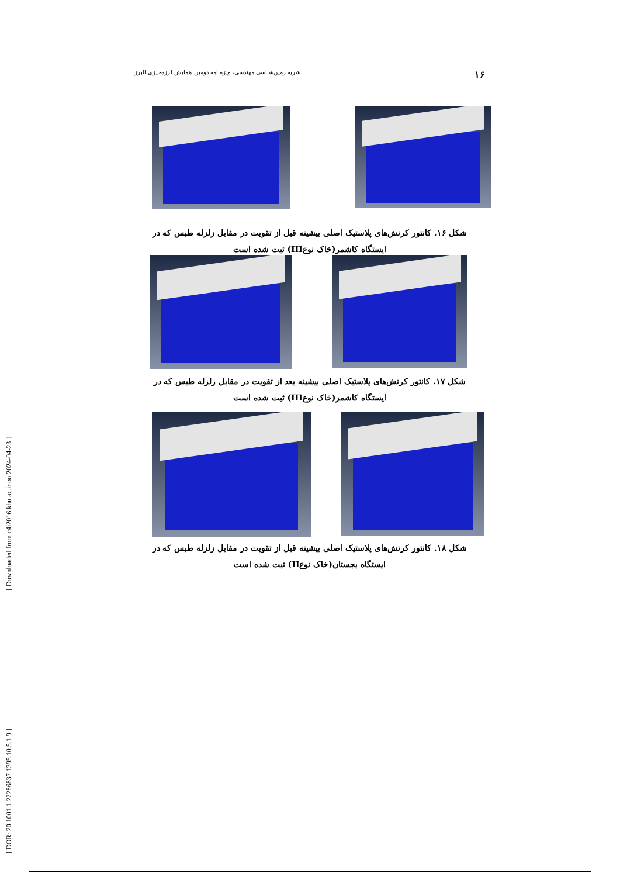[ Downloaded from c4i2016.khu.ac.ir on 2024-04-23 ]
[ DOR: 20.1001.1.22286837.1395.10.5.1.9 ]
۱۶ نشریه زمین‌شناسی مهندسی، ویژه‌نامه دومین همایش لرزه‌خیزی البرز
شکل ۱۶. کانتور کرنش‌های پلاستیک اصلی بیشینه قبل از تقویت در مقابل زلزله طبس که در ایستگاه کاشمر(خاک نوعIII) ثبت شده است
شکل ۱۷. کانتور کرنش‌های پلاستیک اصلی بیشینه بعد از تقویت در مقابل زلزله طبس که در ایستگاه کاشمر(خاک نوعIII) ثبت شده است
شکل ۱۸. کانتور کرنش‌های پلاستیک اصلی بیشینه قبل از تقویت در مقابل زلزله طبس که در ایستگاه بجستان(خاک نوعII) ثبت شده است